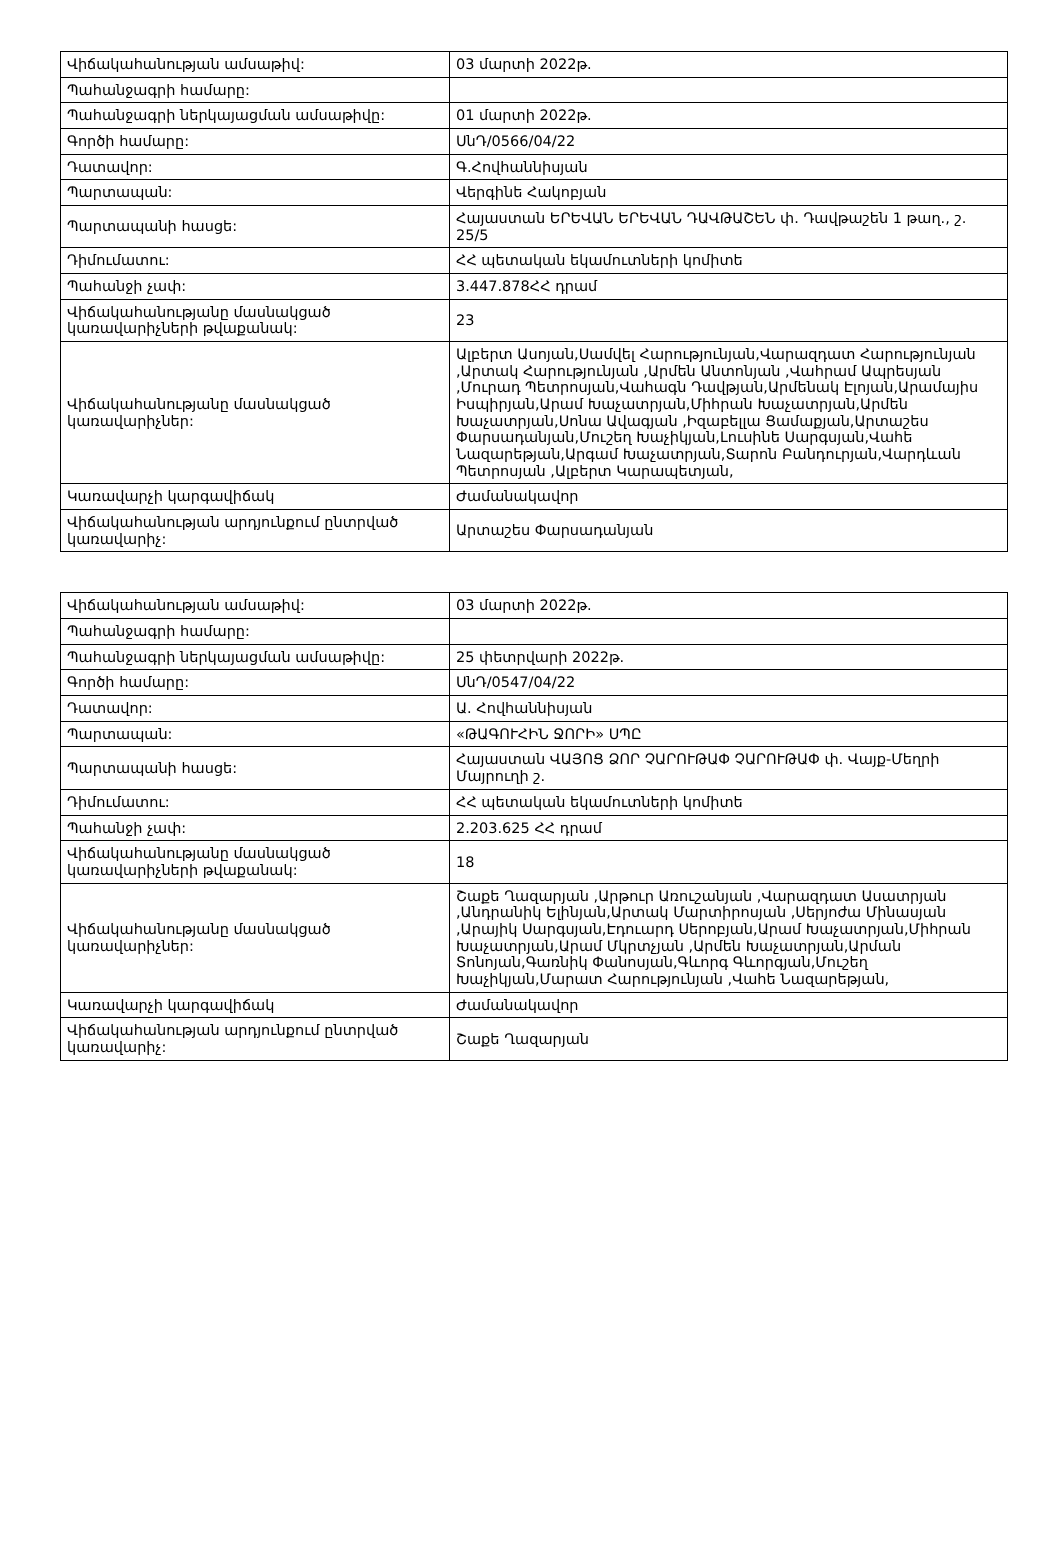| Վիճակահանության ամսաթիվ: | 03 մարտի 2022թ. |
| Պահանջագրի համարը: | |
| Պահանջագրի ներկայացման ամսաթիվը: | 01 մարտի 2022թ. |
| Գործի համարը: | ՍնԴ/0566/04/22 |
| Դատավոր: | Գ.Հովհաննիսյան |
| Պարտապան: | Վերգինե Հակոբյան |
| Պարտապանի հասցե: | Հայաստան ԵՐԵՎԱՆ ԵՐԵՎԱՆ ԴԱՎԹԱՇԵՆ փ. Դավթաշեն 1 թաղ., շ. 25/5 |
| Դիմումատու: | ՀՀ պետական եկամուտների կոմիտե |
| Պահանջի չափ: | 3.447.878ՀՀ դրամ |
| Վիճակահանությանը մասնակցած կառավարիչների թվաքանակ: | 23 |
| Վիճակահանությանը մասնակցած կառավարիչներ: | Ալբերտ Ասոյան,Սամվել Հարությունյան,Վարազդատ Հարությունյան ,Արտակ Հարությունյան ,Արմեն Անտոնյան ,Վահրամ Ապրեսյան ,Մուրադ Պետրոսյան,Վահագն Դավթյան,Արմենակ Էլոյան,Արամայիս Իսպիրյան,Արամ Խաչատրյան,Միհրան Խաչատրյան,Արմեն Խաչատրյան,Սոնա Ավագյան ,Իզաբելլա Ցամաքյան,Արտաշես Փարսադանյան,Մուշեղ Խաչիկյան,Լուսինե Սարգսյան,Վահե Նազարեթյան,Արգամ Խաչատրյան,Տարոն Բանդուրյան,Վարդևան Պետրոսյան ,Ալբերտ Կարապետյան, |
| Կառավարչի կարգավիճակ | Ժամանակավոր |
| Վիճակահանության արդյունքում ընտրված կառավարիչ: | Արտաշես Փարսադանյան |
| Վիճակահանության ամսաթիվ: | 03 մարտի 2022թ. |
| Պահանջագրի համարը: | |
| Պահանջագրի ներկայացման ամսաթիվը: | 25 փետրվարի 2022թ. |
| Գործի համարը: | ՍնԴ/0547/04/22 |
| Դատավոր: | Ա. Հովհաննիսյան |
| Պարտապան: | «ԹԱԳՈՒՀԻՆ ՋՈՐԻ» ՍՊԸ |
| Պարտապանի հասցե: | Հայաստան ՎԱՅՈՑ ՁՈՐ ՉԱՐՈՒԹԱՓ ՉԱՐՈՒԹԱՓ փ. Վայք-Մեղրի Մայրուղի շ. |
| Դիմումատու: | ՀՀ պետական եկամուտների կոմիտե |
| Պահանջի չափ: | 2.203.625 ՀՀ դրամ |
| Վիճակահանությանը մասնակցած կառավարիչների թվաքանակ: | 18 |
| Վիճակահանությանը մասնակցած կառավարիչներ: | Շաքե Ղազարյան ,Արթուր Առուշանյան ,Վարազդատ Ասատրյան ,Անդրանիկ Ելինյան,Արտակ Մարտիրոսյան ,Սերյոժա Մինասյան ,Արայիկ Սարգսյան,Էդուարդ Սերոբյան,Արամ Խաչատրյան,Միհրան Խաչատրյան,Արամ Մկրտչյան ,Արմեն Խաչատրյան,Արման Տոնոյան,Գառնիկ Փանոսյան,Գևորգ Գևորգյան,Մուշեղ Խաչիկյան,Մարատ Հարությունյան ,Վահե Նազարեթյան, |
| Կառավարչի կարգավիճակ | Ժամանակավոր |
| Վիճակահանության արդյունքում ընտրված կառավարիչ: | Շաքե Ղազարյան |